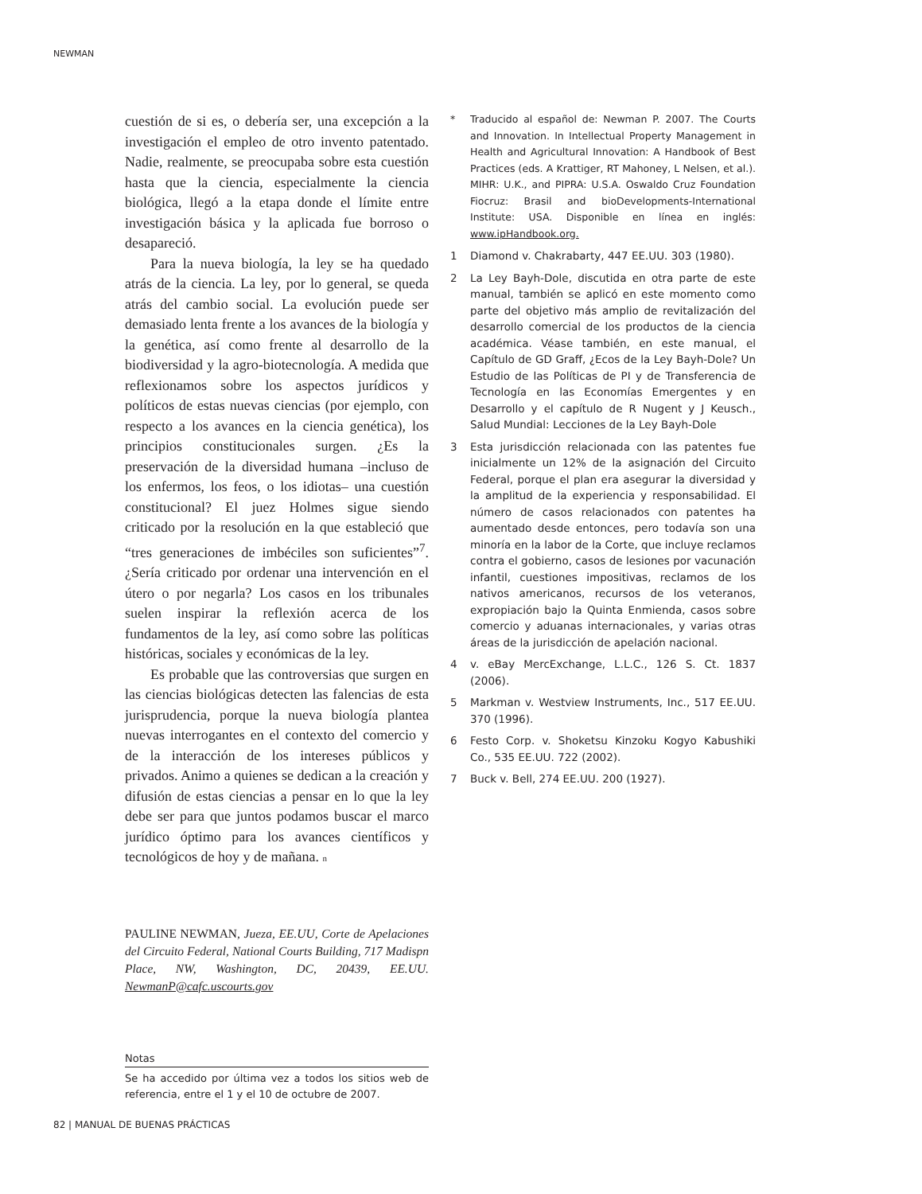NEWMAN
cuestión de si es, o debería ser, una excepción a la investigación el empleo de otro invento patentado. Nadie, realmente, se preocupaba sobre esta cuestión hasta que la ciencia, especialmente la ciencia biológica, llegó a la etapa donde el límite entre investigación básica y la aplicada fue borroso o desapareció.
Para la nueva biología, la ley se ha quedado atrás de la ciencia. La ley, por lo general, se queda atrás del cambio social. La evolución puede ser demasiado lenta frente a los avances de la biología y la genética, así como frente al desarrollo de la biodiversidad y la agro-biotecnología. A medida que reflexionamos sobre los aspectos jurídicos y políticos de estas nuevas ciencias (por ejemplo, con respecto a los avances en la ciencia genética), los principios constitucionales surgen. ¿Es la preservación de la diversidad humana –incluso de los enfermos, los feos, o los idiotas– una cuestión constitucional? El juez Holmes sigue siendo criticado por la resolución en la que estableció que “tres generaciones de imbéciles son suficientes”<sup>7</sup>. ¿Sería criticado por ordenar una intervención en el útero o por negarla? Los casos en los tribunales suelen inspirar la reflexión acerca de los fundamentos de la ley, así como sobre las políticas históricas, sociales y económicas de la ley.
Es probable que las controversias que surgen en las ciencias biológicas detecten las falencias de esta jurisprudencia, porque la nueva biología plantea nuevas interrogantes en el contexto del comercio y de la interacción de los intereses públicos y privados. Animo a quienes se dedican a la creación y difusión de estas ciencias a pensar en lo que la ley debe ser para que juntos podamos buscar el marco jurídico óptimo para los avances científicos y tecnológicos de hoy y de mañana. n
PAULINE NEWMAN, Jueza, EE.UU, Corte de Apelaciones del Circuito Federal, National Courts Building, 717 Madispn Place, NW, Washington, DC, 20439, EE.UU. NewmanP@cafc.uscourts.gov
Notas
Se ha accedido por última vez a todos los sitios web de referencia, entre el 1 y el 10 de octubre de 2007.
* Traducido al español de: Newman P. 2007. The Courts and Innovation. In Intellectual Property Management in Health and Agricultural Innovation: A Handbook of Best Practices (eds. A Krattiger, RT Mahoney, L Nelsen, et al.). MIHR: U.K., and PIPRA: U.S.A. Oswaldo Cruz Foundation Fiocruz: Brasil and bioDevelopments-International Institute: USA. Disponible en línea en inglés: www.ipHandbook.org.
1 Diamond v. Chakrabarty, 447 EE.UU. 303 (1980).
2 La Ley Bayh-Dole, discutida en otra parte de este manual, también se aplicó en este momento como parte del objetivo más amplio de revitalización del desarrollo comercial de los productos de la ciencia académica. Véase también, en este manual, el Capítulo de GD Graff, ¿Ecos de la Ley Bayh-Dole? Un Estudio de las Políticas de PI y de Transferencia de Tecnología en las Economías Emergentes y en Desarrollo y el capítulo de R Nugent y J Keusch., Salud Mundial: Lecciones de la Ley Bayh-Dole
3 Esta jurisdicción relacionada con las patentes fue inicialmente un 12% de la asignación del Circuito Federal, porque el plan era asegurar la diversidad y la amplitud de la experiencia y responsabilidad. El número de casos relacionados con patentes ha aumentado desde entonces, pero todavía son una minoría en la labor de la Corte, que incluye reclamos contra el gobierno, casos de lesiones por vacunación infantil, cuestiones impositivas, reclamos de los nativos americanos, recursos de los veteranos, expropiación bajo la Quinta Enmienda, casos sobre comercio y aduanas internacionales, y varias otras áreas de la jurisdicción de apelación nacional.
4 v. eBay MercExchange, L.L.C., 126 S. Ct. 1837 (2006).
5 Markman v. Westview Instruments, Inc., 517 EE.UU. 370 (1996).
6 Festo Corp. v. Shoketsu Kinzoku Kogyo Kabushiki Co., 535 EE.UU. 722 (2002).
7 Buck v. Bell, 274 EE.UU. 200 (1927).
82 | MANUAL DE BUENAS PRÁCTICAS